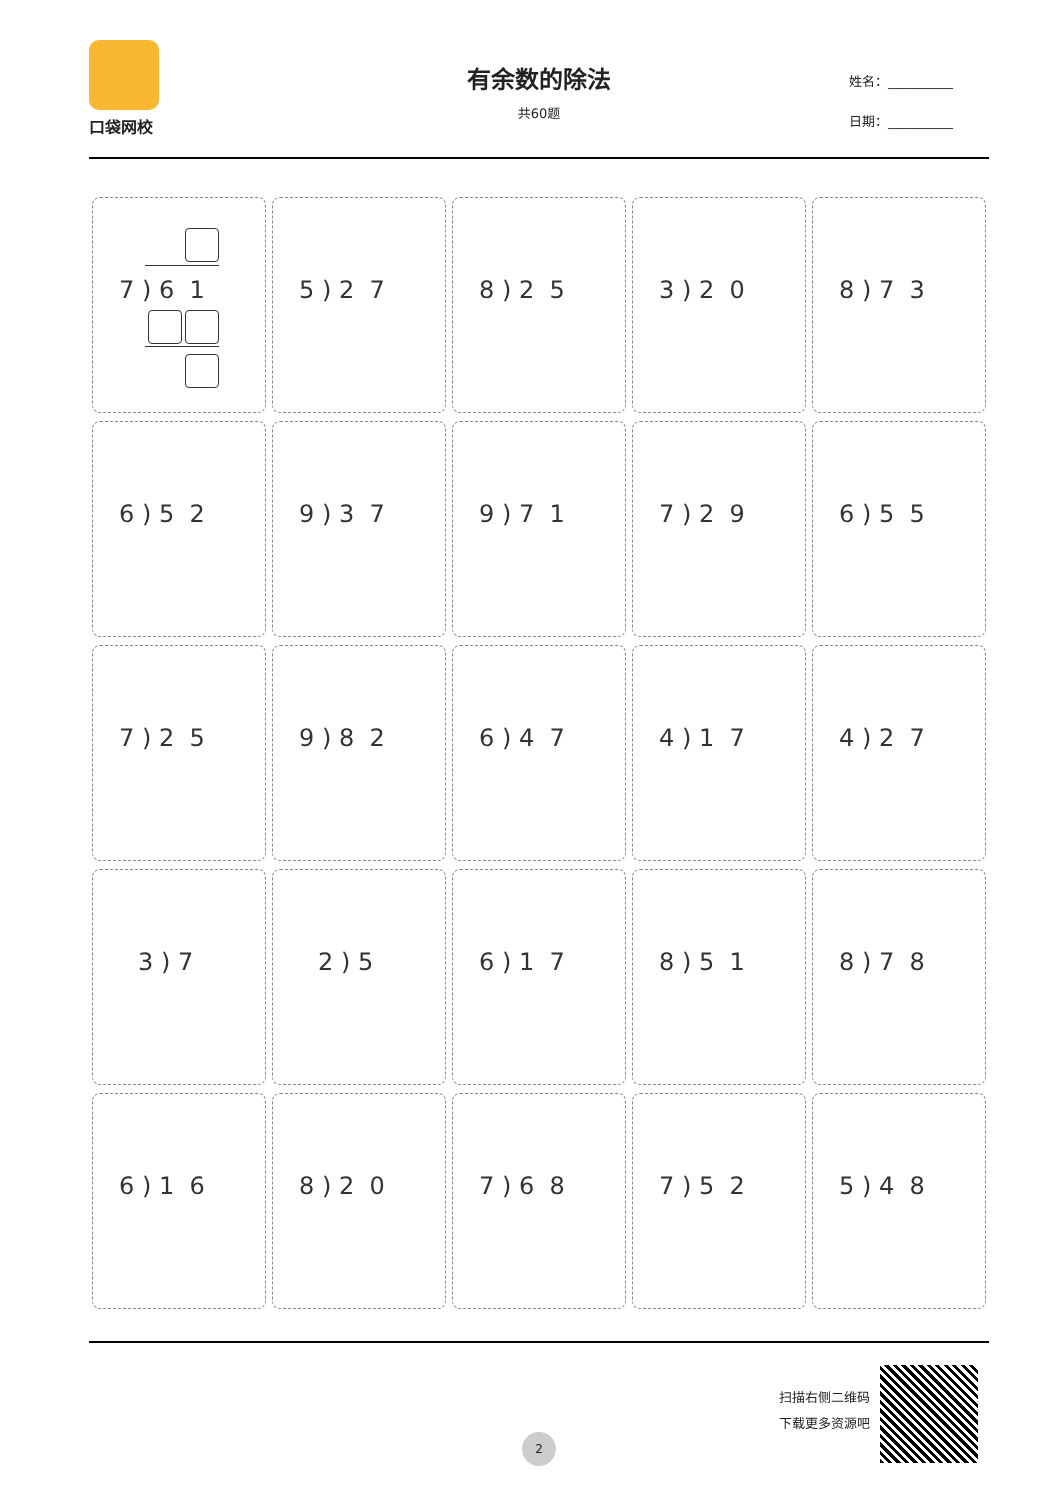口袋网校
有余数的除法
共60题
姓名：__________
日期：__________
7 ) 6 1
5 ) 2 7
8 ) 2 5
3 ) 2 0
8 ) 7 3
6 ) 5 2
9 ) 3 7
9 ) 7 1
7 ) 2 9
6 ) 5 5
7 ) 2 5
9 ) 8 2
6 ) 4 7
4 ) 1 7
4 ) 2 7
3 ) 7
2 ) 5
6 ) 1 7
8 ) 5 1
8 ) 7 8
6 ) 1 6
8 ) 2 0
7 ) 6 8
7 ) 5 2
5 ) 4 8
扫描右侧二维码
下载更多资源吧
2